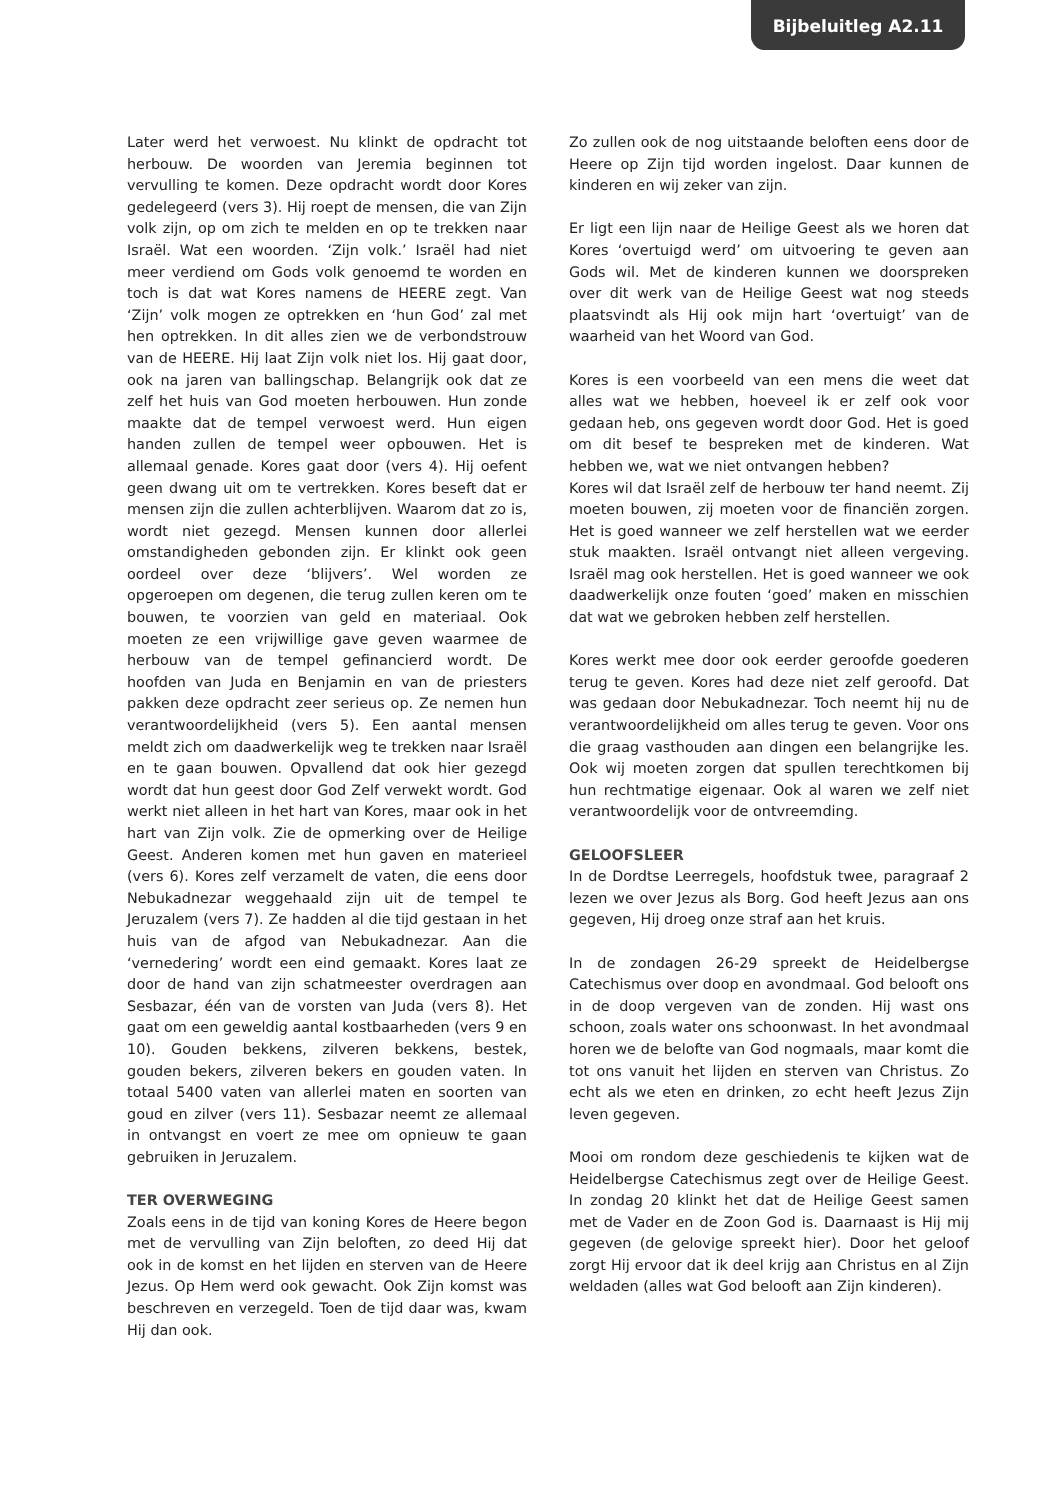Bijbeluitleg A2.11
Later werd het verwoest. Nu klinkt de opdracht tot herbouw. De woorden van Jeremia beginnen tot vervulling te komen. Deze opdracht wordt door Kores gedelegeerd (vers 3). Hij roept de mensen, die van Zijn volk zijn, op om zich te melden en op te trekken naar Israël. Wat een woorden. ‘Zijn volk.’ Israël had niet meer verdiend om Gods volk genoemd te worden en toch is dat wat Kores namens de HEERE zegt. Van ‘Zijn’ volk mogen ze optrekken en ‘hun God’ zal met hen optrekken. In dit alles zien we de verbondstrouw van de HEERE. Hij laat Zijn volk niet los. Hij gaat door, ook na jaren van ballingschap. Belangrijk ook dat ze zelf het huis van God moeten herbouwen. Hun zonde maakte dat de tempel verwoest werd. Hun eigen handen zullen de tempel weer opbouwen. Het is allemaal genade. Kores gaat door (vers 4). Hij oefent geen dwang uit om te vertrekken. Kores beseft dat er mensen zijn die zullen achterblijven. Waarom dat zo is, wordt niet gezegd. Mensen kunnen door allerlei omstandigheden gebonden zijn. Er klinkt ook geen oordeel over deze ‘blijvers’. Wel worden ze opgeroepen om degenen, die terug zullen keren om te bouwen, te voorzien van geld en materiaal. Ook moeten ze een vrijwillige gave geven waarmee de herbouw van de tempel gefinancierd wordt. De hoofden van Juda en Benjamin en van de priesters pakken deze opdracht zeer serieus op. Ze nemen hun verantwoordelijkheid (vers 5). Een aantal mensen meldt zich om daadwerkelijk weg te trekken naar Israël en te gaan bouwen. Opvallend dat ook hier gezegd wordt dat hun geest door God Zelf verwekt wordt. God werkt niet alleen in het hart van Kores, maar ook in het hart van Zijn volk. Zie de opmerking over de Heilige Geest. Anderen komen met hun gaven en materieel (vers 6). Kores zelf verzamelt de vaten, die eens door Nebukadnezar weggehaald zijn uit de tempel te Jeruzalem (vers 7). Ze hadden al die tijd gestaan in het huis van de afgod van Nebukadnezar. Aan die ‘vernedering’ wordt een eind gemaakt. Kores laat ze door de hand van zijn schatmeester overdragen aan Sesbazar, één van de vorsten van Juda (vers 8). Het gaat om een geweldig aantal kostbaarheden (vers 9 en 10). Gouden bekkens, zilveren bekkens, bestek, gouden bekers, zilveren bekers en gouden vaten. In totaal 5400 vaten van allerlei maten en soorten van goud en zilver (vers 11). Sesbazar neemt ze allemaal in ontvangst en voert ze mee om opnieuw te gaan gebruiken in Jeruzalem.
TER OVERWEGING
Zoals eens in de tijd van koning Kores de Heere begon met de vervulling van Zijn beloften, zo deed Hij dat ook in de komst en het lijden en sterven van de Heere Jezus. Op Hem werd ook gewacht. Ook Zijn komst was beschreven en verzegeld. Toen de tijd daar was, kwam Hij dan ook.
Zo zullen ook de nog uitstaande beloften eens door de Heere op Zijn tijd worden ingelost. Daar kunnen de kinderen en wij zeker van zijn.
Er ligt een lijn naar de Heilige Geest als we horen dat Kores ‘overtuigd werd’ om uitvoering te geven aan Gods wil. Met de kinderen kunnen we doorspreken over dit werk van de Heilige Geest wat nog steeds plaatsvindt als Hij ook mijn hart ‘overtuigt’ van de waarheid van het Woord van God.
Kores is een voorbeeld van een mens die weet dat alles wat we hebben, hoeveel ik er zelf ook voor gedaan heb, ons gegeven wordt door God. Het is goed om dit besef te bespreken met de kinderen. Wat hebben we, wat we niet ontvangen hebben?
Kores wil dat Israël zelf de herbouw ter hand neemt. Zij moeten bouwen, zij moeten voor de financiën zorgen. Het is goed wanneer we zelf herstellen wat we eerder stuk maakten. Israël ontvangt niet alleen vergeving. Israël mag ook herstellen. Het is goed wanneer we ook daadwerkelijk onze fouten ‘goed’ maken en misschien dat wat we gebroken hebben zelf herstellen.
Kores werkt mee door ook eerder geroofde goederen terug te geven. Kores had deze niet zelf geroofd. Dat was gedaan door Nebukadnezar. Toch neemt hij nu de verantwoordelijkheid om alles terug te geven. Voor ons die graag vasthouden aan dingen een belangrijke les. Ook wij moeten zorgen dat spullen terechtkomen bij hun rechtmatige eigenaar. Ook al waren we zelf niet verantwoordelijk voor de ontvreemding.
GELOOFSLEER
In de Dordtse Leerregels, hoofdstuk twee, paragraaf 2 lezen we over Jezus als Borg. God heeft Jezus aan ons gegeven, Hij droeg onze straf aan het kruis.
In de zondagen 26-29 spreekt de Heidelbergse Catechismus over doop en avondmaal. God belooft ons in de doop vergeven van de zonden. Hij wast ons schoon, zoals water ons schoonwast. In het avondmaal horen we de belofte van God nogmaals, maar komt die tot ons vanuit het lijden en sterven van Christus. Zo echt als we eten en drinken, zo echt heeft Jezus Zijn leven gegeven.
Mooi om rondom deze geschiedenis te kijken wat de Heidelbergse Catechismus zegt over de Heilige Geest. In zondag 20 klinkt het dat de Heilige Geest samen met de Vader en de Zoon God is. Daarnaast is Hij mij gegeven (de gelovige spreekt hier). Door het geloof zorgt Hij ervoor dat ik deel krijg aan Christus en al Zijn weldaden (alles wat God belooft aan Zijn kinderen).